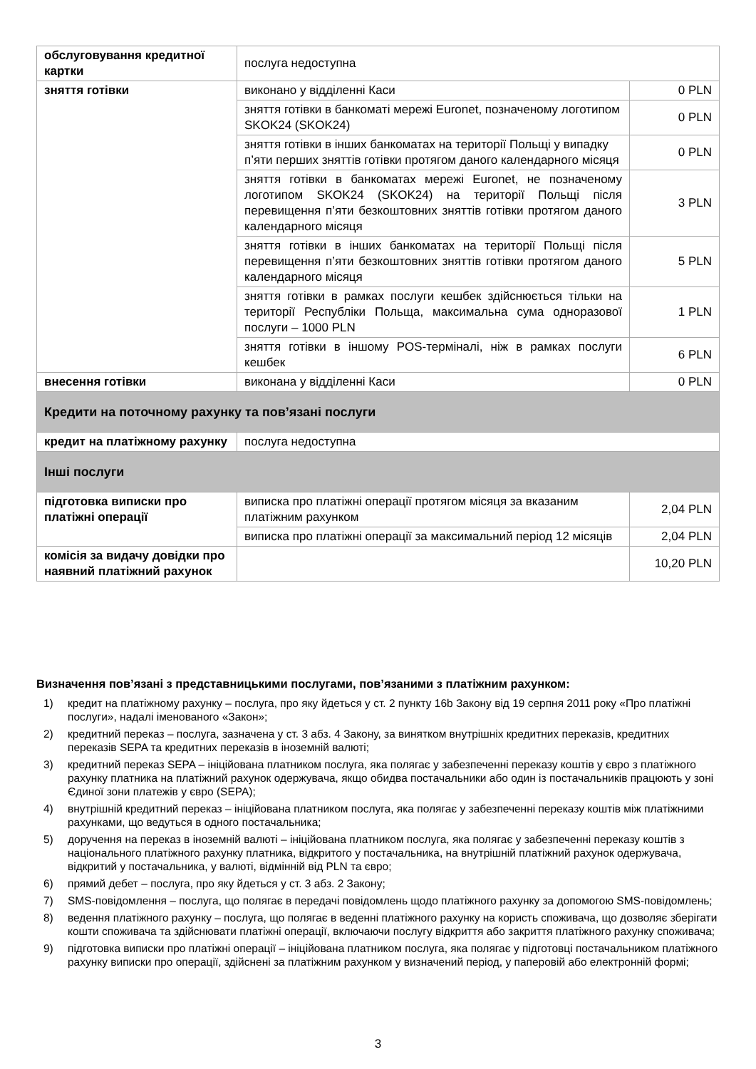| обслуговування кредитної картки | послуга недоступна | |
| зняття готівки | виконано у відділенні Каси | 0 PLN |
| | зняття готівки в банкоматі мережі Euronet, позначеному логотипом SKOK24 (SKOK24) | 0 PLN |
| | зняття готівки в інших банкоматах на території Польщі у випадку п’яти перших зняттів готівки протягом даного календарного місяця | 0 PLN |
| | зняття готівки в банкоматах мережі Euronet, не позначеному логотипом SKOK24 (SKOK24) на території Польщі після перевищення п’яти безкоштовних зняттів готівки протягом даного календарного місяця | 3 PLN |
| | зняття готівки в інших банкоматах на території Польщі після перевищення п’яти безкоштовних зняттів готівки протягом даного календарного місяця | 5 PLN |
| | зняття готівки в рамках послуги кешбек здійснюється тільки на території Республіки Польща, максимальна сума одноразової послуги – 1000 PLN | 1 PLN |
| | зняття готівки в іншому POS-терміналі, ніж в рамках послуги кешбек | 6 PLN |
| внесення готівки | виконана у відділенні Каси | 0 PLN |
| Кредити на поточному рахунку та пов’язані послуги | | |
| кредит на платіжному рахунку | послуга недоступна | |
| Інші послуги | | |
| підготовка виписки про платіжні операції | виписка про платіжні операції протягом місяця за вказаним платіжним рахунком | 2,04 PLN |
| | виписка про платіжні операції за максимальний період 12 місяців | 2,04 PLN |
| комісія за видачу довідки про наявний платіжний рахунок | | 10,20 PLN |
Визначення пов’язані з представницькими послугами, пов’язаними з платіжним рахунком:
1) кредит на платіжному рахунку – послуга, про яку йдеться у ст. 2 пункту 16b Закону від 19 серпня 2011 року «Про платіжні послуги», надалі іменованого «Закон»;
2) кредитний переказ – послуга, зазначена у ст. 3 абз. 4 Закону, за винятком внутрішніх кредитних переказів, кредитних переказів SEPA та кредитних переказів в іноземній валюті;
3) кредитний переказ SEPA – ініційована платником послуга, яка полягає у забезпеченні переказу коштів у євро з платіжного рахунку платника на платіжний рахунок одержувача, якщо обидва постачальники або один із постачальників працюють у зоні Єдиної зони платежів у євро (SEPA);
4) внутрішній кредитний переказ – ініційована платником послуга, яка полягає у забезпеченні переказу коштів між платіжними рахунками, що ведуться в одного постачальника;
5) доручення на переказ в іноземній валюті – ініційована платником послуга, яка полягає у забезпеченні переказу коштів з національного платіжного рахунку платника, відкритого у постачальника, на внутрішній платіжний рахунок одержувача, відкритий у постачальника, у валюті, відмінній від PLN та євро;
6) прямий дебет – послуга, про яку йдеться у ст. 3 абз. 2 Закону;
7) SMS-повідомлення – послуга, що полягає в передачі повідомлень щодо платіжного рахунку за допомогою SMS-повідомлень;
8) ведення платіжного рахунку – послуга, що полягає в веденні платіжного рахунку на користь споживача, що дозволяє зберігати кошти споживача та здійснювати платіжні операції, включаючи послугу відкриття або закриття платіжного рахунку споживача;
9) підготовка виписки про платіжні операції – ініційована платником послуга, яка полягає у підготовці постачальником платіжного рахунку виписки про операції, здійснені за платіжним рахунком у визначений період, у паперовій або електронній формі;
3